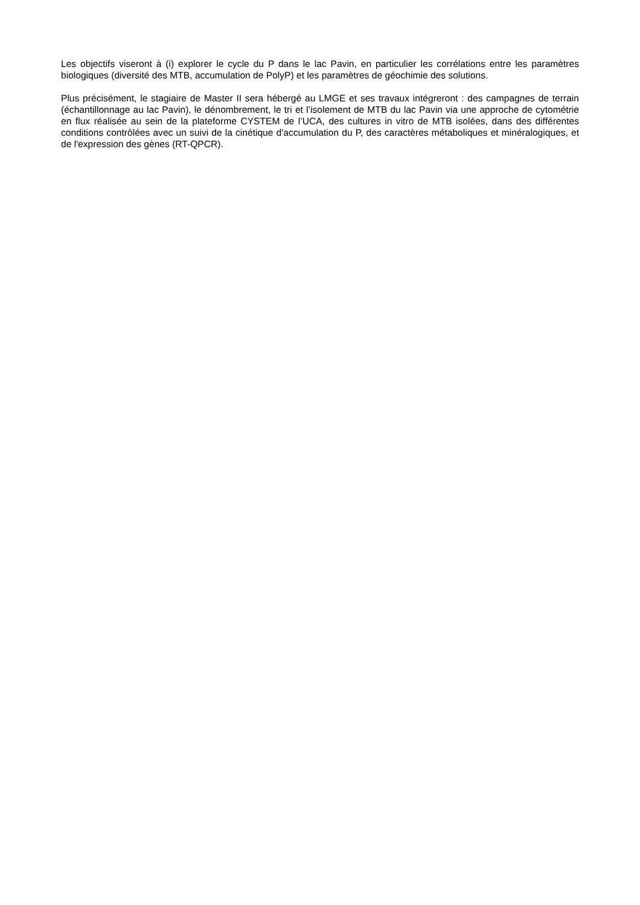Les objectifs viseront à (i) explorer le cycle du P dans le lac Pavin, en particulier les corrélations entre les paramètres biologiques (diversité des MTB, accumulation de PolyP) et les paramètres de géochimie des solutions.
Plus précisément, le stagiaire de Master II sera hébergé au LMGE et ses travaux intégreront : des campagnes de terrain (échantillonnage au lac Pavin), le dénombrement, le tri et l’isolement de MTB du lac Pavin via une approche de cytométrie en flux réalisée au sein de la plateforme CYSTEM de l’UCA, des cultures in vitro de MTB isolées, dans des différentes conditions contrôlées avec un suivi de la cinétique d'accumulation du P, des caractères métaboliques et minéralogiques, et de l'expression des gènes (RT-QPCR).